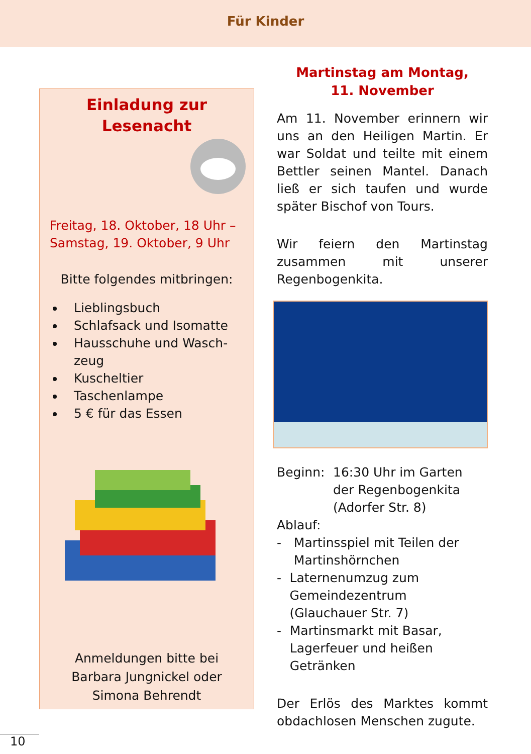Für Kinder
Einladung zur Lesenacht
Freitag, 18. Oktober, 18 Uhr – Samstag, 19. Oktober, 9 Uhr
Bitte folgendes mitbringen:
Lieblingsbuch
Schlafsack und Isomatte
Hausschuhe und Wasch­zeug
Kuscheltier
Taschenlampe
5 € für das Essen
Anmeldungen bitte bei Barbara Jungnickel oder Simona Behrendt
Martinstag am Montag,
11. November
Am 11. November erinnern wir uns an den Heiligen Martin. Er war Soldat und teilte mit einem Bettler seinen Mantel. Danach ließ er sich taufen und wurde später Bischof von Tours.
Wir feiern den Martinstag zusammen mit unserer Regenbogenkita.
Beginn: 16:30 Uhr im Garten der Regenbogenkita (Adorfer Str. 8)
Ablauf:
- Martinsspiel mit Teilen der Martinshörnchen
- Laternenumzug zum Gemeindezentrum (Glauchauer Str. 7)
- Martinsmarkt mit Basar, Lagerfeuer und heißen Getränken
Der Erlös des Marktes kommt obdachlosen Menschen zugute.
10